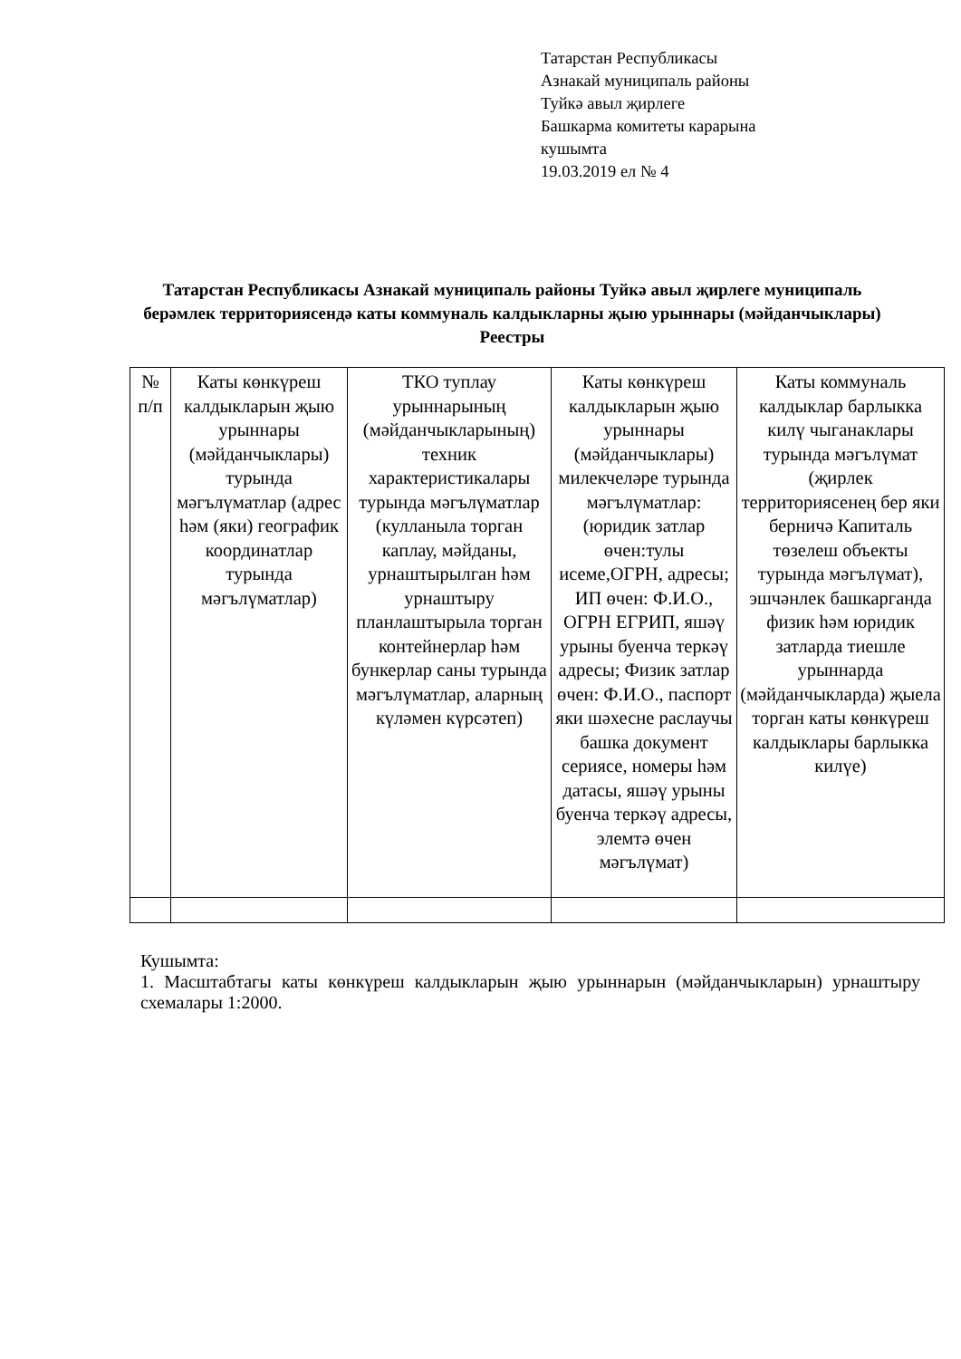Татарстан Республикасы
Азнакай муниципаль районы
Туйкә авыл җирлеге
Башкарма комитеты карарына
кушымта
19.03.2019 ел № 4
Татарстан Республикасы Азнакай муниципаль районы Туйкә авыл җирлеге муниципаль берәмлек территориясендә каты коммуналь калдыкларны җыю урыннары (мәйданчыклары) Реестры
| № п/п | Каты көнкүреш калдыкларын җыю урыннары (мәйданчыклары) турында мәгълүматлар (адрес һәм (яки) географик координатлар турында мәгълүматлар) | ТКО туплау урыннарының (мәйданчыкларының) техник характеристикалары турында мәгълүматлар (кулланыла торган каплау, мәйданы, урнаштырылган һәм урнаштыру планлаштырыла торган контейнерлар һәм бункерлар саны турында мәгълүматлар, аларның күләмен күрсәтеп) | Каты көнкүреш калдыкларын җыю урыннары (мәйданчыклары) милекчеләре турында мәгълүматлар: (юридик затлар өчен:тулы исеме,ОГРН, адресы; ИП өчен: Ф.И.О., ОГРН ЕГРИП, яшәү урыны буенча теркәү адресы; Физик затлар өчен: Ф.И.О., паспорт яки шәхесне раслаучы башка документ сериясе, номеры һәм датасы, яшәү урыны буенча теркәү адресы, элемтә өчен мәгълүмат) | Каты коммуналь калдыклар барлыкка килү чыганаклары турында мәгълүмат (җирлек территориясенең бер яки берничә Капиталь төзелеш объекты турында мәгълүмат), эшчәнлек башкарганда физик һәм юридик затларда тиешле урыннарда (мәйданчыкларда) җыела торган каты көнкүреш калдыклары барлыкка килүе) |
Кушымта:
1. Масштабтагы каты көнкүреш калдыкларын җыю урыннарын (мәйданчыкларын) урнаштыру схемалары 1:2000.